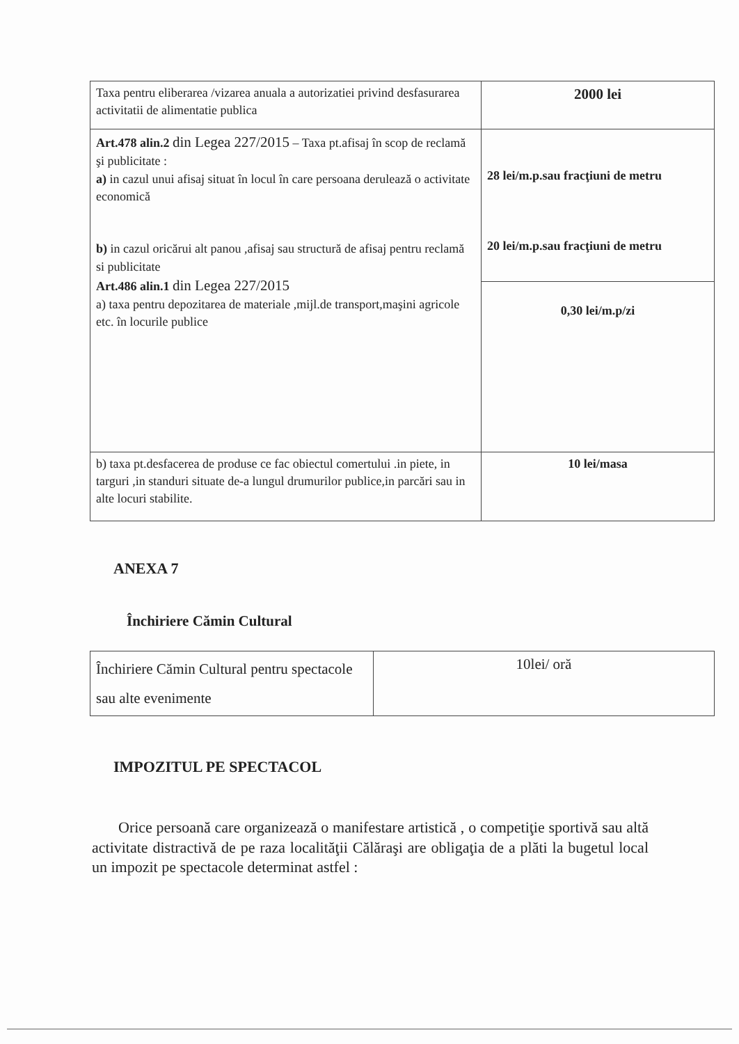| Taxa pentru eliberarea /vizarea anuala a autorizatiei privind desfasurarea activitatii de alimentatie publica | 2000 lei |
| Art.478 alin.2 din Legea 227/2015 – Taxa pt.afisaj în scop de reclamă şi publicitate : a) in cazul unui afisaj situat în locul în care persoana derulează o activitate economică b) in cazul oricărui alt panou ,afisaj sau structură de afisaj pentru reclamă si publicitate Art.486 alin.1 din Legea 227/2015 a) taxa pentru depozitarea de materiale ,mijl.de transport,maşini agricole etc. în locurile publice | 28 lei/m.p.sau fracţiuni de metru 20 lei/m.p.sau fracţiuni de metru |
| | 0,30 lei/m.p/zi |
| b) taxa pt.desfacerea de produse ce fac obiectul comertului .in piete, in targuri ,in standuri situate de-a lungul drumurilor publice,in parcări sau in alte locuri stabilite. | 10 lei/masa |
ANEXA 7
Închiriere Cămin Cultural
| Închiriere Cămin Cultural pentru spectacole sau alte evenimente | 10lei/ oră |
IMPOZITUL PE SPECTACOL
Orice persoană care organizează o manifestare artistică , o competiţie sportivă sau altă activitate distractivă de pe raza localităţii Călăraşi are obligaţia de a plăti la bugetul local un impozit pe spectacole determinat astfel :